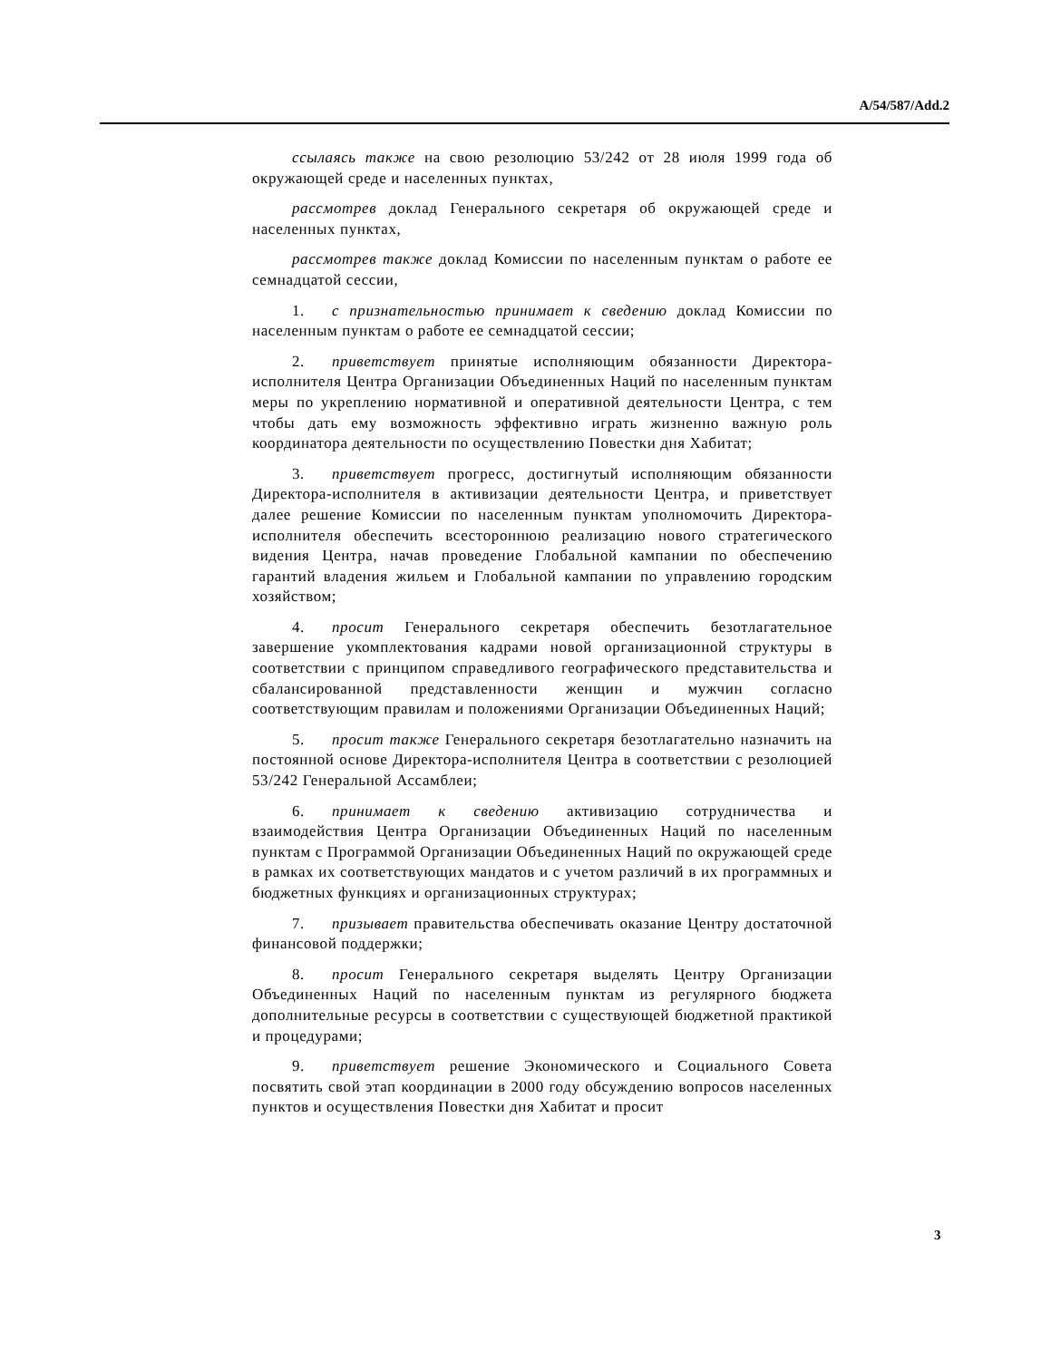A/54/587/Add.2
ссылаясь также на свою резолюцию 53/242 от 28 июля 1999 года об окружающей среде и населенных пунктах,
рассмотрев доклад Генерального секретаря об окружающей среде и населенных пунктах,
рассмотрев также доклад Комиссии по населенным пунктам о работе ее семнадцатой сессии,
1. с признательностью принимает к сведению доклад Комиссии по населенным пунктам о работе ее семнадцатой сессии;
2. приветствует принятые исполняющим обязанности Директора-исполнителя Центра Организации Объединенных Наций по населенным пунктам меры по укреплению нормативной и оперативной деятельности Центра, с тем чтобы дать ему возможность эффективно играть жизненно важную роль координатора деятельности по осуществлению Повестки дня Хабитат;
3. приветствует прогресс, достигнутый исполняющим обязанности Директора-исполнителя в активизации деятельности Центра, и приветствует далее решение Комиссии по населенным пунктам уполномочить Директора-исполнителя обеспечить всестороннюю реализацию нового стратегического видения Центра, начав проведение Глобальной кампании по обеспечению гарантий владения жильем и Глобальной кампании по управлению городским хозяйством;
4. просит Генерального секретаря обеспечить безотлагательное завершение укомплектования кадрами новой организационной структуры в соответствии с принципом справедливого географического представительства и сбалансированной представленности женщин и мужчин согласно соответствующим правилам и положениями Организации Объединенных Наций;
5. просит также Генерального секретаря безотлагательно назначить на постоянной основе Директора-исполнителя Центра в соответствии с резолюцией 53/242 Генеральной Ассамблеи;
6. принимает к сведению активизацию сотрудничества и взаимодействия Центра Организации Объединенных Наций по населенным пунктам с Программой Организации Объединенных Наций по окружающей среде в рамках их соответствующих мандатов и с учетом различий в их программных и бюджетных функциях и организационных структурах;
7. призывает правительства обеспечивать оказание Центру достаточной финансовой поддержки;
8. просит Генерального секретаря выделять Центру Организации Объединенных Наций по населенным пунктам из регулярного бюджета дополнительные ресурсы в соответствии с существующей бюджетной практикой и процедурами;
9. приветствует решение Экономического и Социального Совета посвятить свой этап координации в 2000 году обсуждению вопросов населенных пунктов и осуществления Повестки дня Хабитат и просит
3